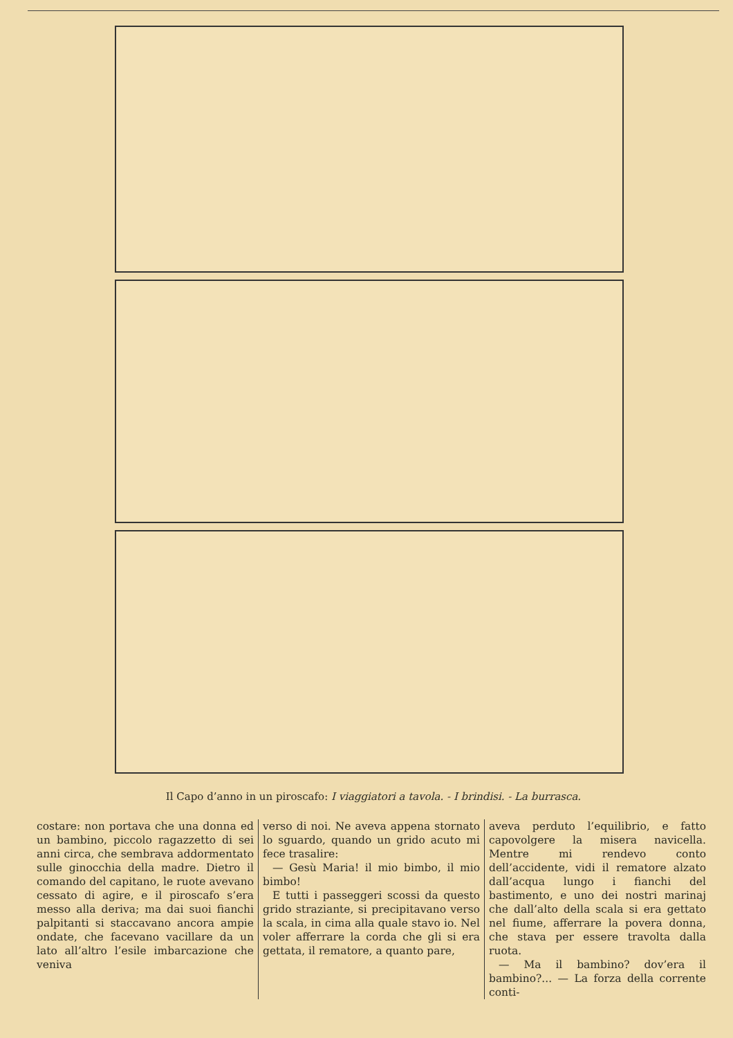Il Capo d’anno in un piroscafo: I viaggiatori a tavola. - I brindisi. - La burrasca.
costare: non portava che una donna ed un bambino, piccolo ragazzetto di sei anni circa, che sembrava addormentato sulle ginocchia della madre. Dietro il comando del capitano, le ruote avevano cessato di agire, e il piroscafo s’era messo alla deriva; ma dai suoi fianchi palpitanti si staccavano ancora ampie ondate, che facevano vacillare da un lato all’altro l’esile imbarcazione che veniva
verso di noi. Ne aveva appena stornato lo sguardo, quando un grido acuto mi fece trasalire:
— Gesù Maria! il mio bimbo, il mio bimbo!
E tutti i passeggeri scossi da questo grido straziante, si precipitavano verso la scala, in cima alla quale stavo io. Nel voler afferrare la corda che gli si era gettata, il rematore, a quanto pare,
aveva perduto l’equilibrio, e fatto capovolgere la misera navicella. Mentre mi rendevo conto dell’accidente, vidi il rematore alzato dall’acqua lungo i fianchi del bastimento, e uno dei nostri marinaj che dall’alto della scala si era gettato nel fiume, afferrare la povera donna, che stava per essere travolta dalla ruota.
— Ma il bambino? dov’era il bambino?... — La forza della corrente conti-